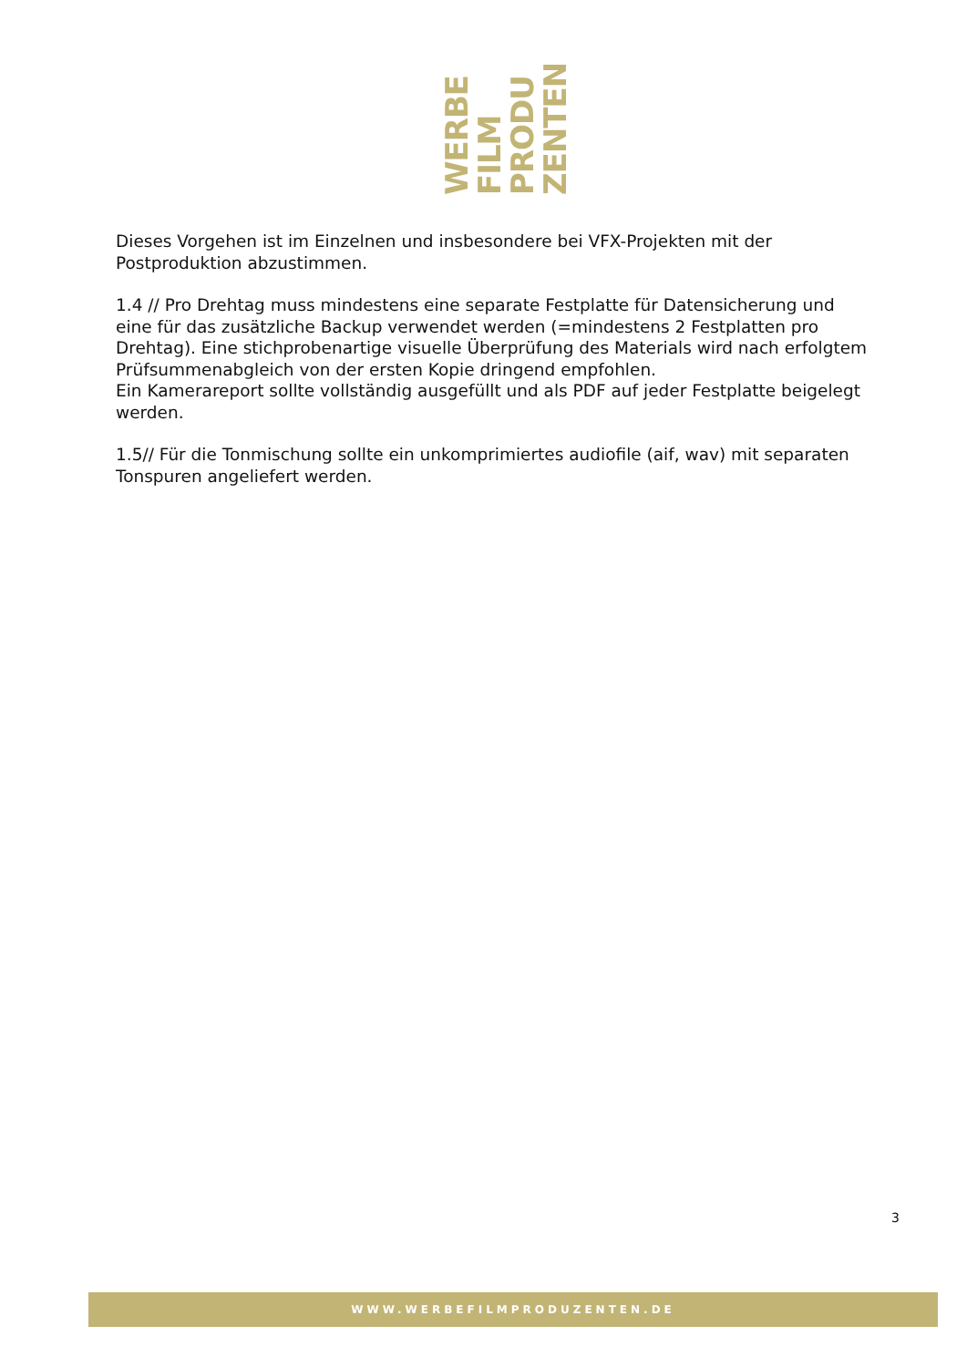WERBE
FILM
PRODU
ZENTEN
Dieses Vorgehen ist im Einzelnen und insbesondere bei VFX-Projekten mit der Postproduktion abzustimmen.
1.4 // Pro Drehtag muss mindestens eine separate Festplatte für Datensicherung und eine für das zusätzliche Backup verwendet werden (=mindestens 2 Festplatten pro Drehtag). Eine stichprobenartige visuelle Überprüfung des Materials wird nach erfolgtem Prüfsummenabgleich von der ersten Kopie dringend empfohlen.
Ein Kamerareport sollte vollständig ausgefüllt und als PDF auf jeder Festplatte beigelegt werden.
1.5// Für die Tonmischung sollte ein unkomprimiertes audiofile (aif, wav) mit separaten Tonspuren angeliefert werden.
3
WWW.WERBEFILMPRODUZENTEN.DE